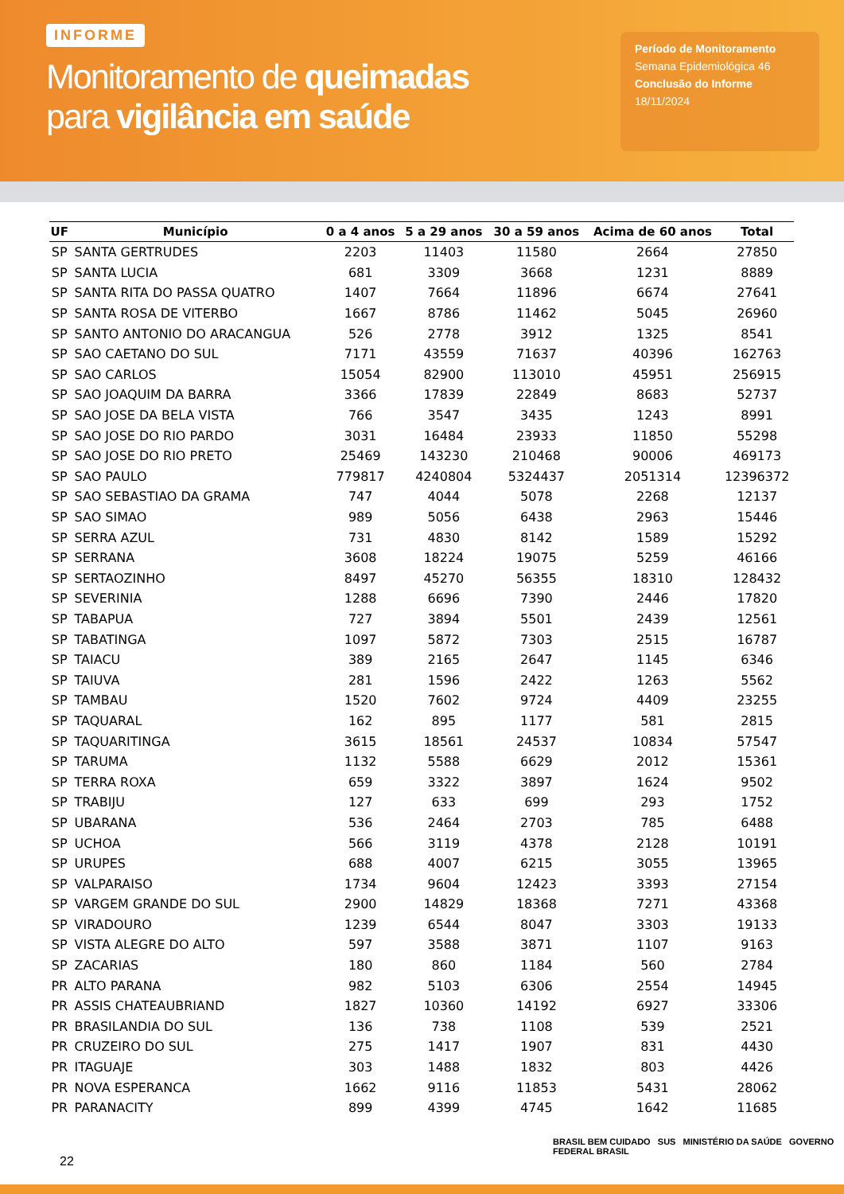INFORME
Monitoramento de queimadas
para vigilância em saúde
Período de Monitoramento
Semana Epidemiológica 46
Conclusão do Informe
18/11/2024
| UF | Município | 0 a 4 anos | 5 a 29 anos | 30 a 59 anos | Acima de 60 anos | Total |
| --- | --- | --- | --- | --- | --- | --- |
| SP | SANTA GERTRUDES | 2203 | 11403 | 11580 | 2664 | 27850 |
| SP | SANTA LUCIA | 681 | 3309 | 3668 | 1231 | 8889 |
| SP | SANTA RITA DO PASSA QUATRO | 1407 | 7664 | 11896 | 6674 | 27641 |
| SP | SANTA ROSA DE VITERBO | 1667 | 8786 | 11462 | 5045 | 26960 |
| SP | SANTO ANTONIO DO ARACANGUA | 526 | 2778 | 3912 | 1325 | 8541 |
| SP | SAO CAETANO DO SUL | 7171 | 43559 | 71637 | 40396 | 162763 |
| SP | SAO CARLOS | 15054 | 82900 | 113010 | 45951 | 256915 |
| SP | SAO JOAQUIM DA BARRA | 3366 | 17839 | 22849 | 8683 | 52737 |
| SP | SAO JOSE DA BELA VISTA | 766 | 3547 | 3435 | 1243 | 8991 |
| SP | SAO JOSE DO RIO PARDO | 3031 | 16484 | 23933 | 11850 | 55298 |
| SP | SAO JOSE DO RIO PRETO | 25469 | 143230 | 210468 | 90006 | 469173 |
| SP | SAO PAULO | 779817 | 4240804 | 5324437 | 2051314 | 12396372 |
| SP | SAO SEBASTIAO DA GRAMA | 747 | 4044 | 5078 | 2268 | 12137 |
| SP | SAO SIMAO | 989 | 5056 | 6438 | 2963 | 15446 |
| SP | SERRA AZUL | 731 | 4830 | 8142 | 1589 | 15292 |
| SP | SERRANA | 3608 | 18224 | 19075 | 5259 | 46166 |
| SP | SERTAOZINHO | 8497 | 45270 | 56355 | 18310 | 128432 |
| SP | SEVERINIA | 1288 | 6696 | 7390 | 2446 | 17820 |
| SP | TABAPUA | 727 | 3894 | 5501 | 2439 | 12561 |
| SP | TABATINGA | 1097 | 5872 | 7303 | 2515 | 16787 |
| SP | TAIACU | 389 | 2165 | 2647 | 1145 | 6346 |
| SP | TAIUVA | 281 | 1596 | 2422 | 1263 | 5562 |
| SP | TAMBAU | 1520 | 7602 | 9724 | 4409 | 23255 |
| SP | TAQUARAL | 162 | 895 | 1177 | 581 | 2815 |
| SP | TAQUARITINGA | 3615 | 18561 | 24537 | 10834 | 57547 |
| SP | TARUMA | 1132 | 5588 | 6629 | 2012 | 15361 |
| SP | TERRA ROXA | 659 | 3322 | 3897 | 1624 | 9502 |
| SP | TRABIJU | 127 | 633 | 699 | 293 | 1752 |
| SP | UBARANA | 536 | 2464 | 2703 | 785 | 6488 |
| SP | UCHOA | 566 | 3119 | 4378 | 2128 | 10191 |
| SP | URUPES | 688 | 4007 | 6215 | 3055 | 13965 |
| SP | VALPARAISO | 1734 | 9604 | 12423 | 3393 | 27154 |
| SP | VARGEM GRANDE DO SUL | 2900 | 14829 | 18368 | 7271 | 43368 |
| SP | VIRADOURO | 1239 | 6544 | 8047 | 3303 | 19133 |
| SP | VISTA ALEGRE DO ALTO | 597 | 3588 | 3871 | 1107 | 9163 |
| SP | ZACARIAS | 180 | 860 | 1184 | 560 | 2784 |
| PR | ALTO PARANA | 982 | 5103 | 6306 | 2554 | 14945 |
| PR | ASSIS CHATEAUBRIAND | 1827 | 10360 | 14192 | 6927 | 33306 |
| PR | BRASILANDIA DO SUL | 136 | 738 | 1108 | 539 | 2521 |
| PR | CRUZEIRO DO SUL | 275 | 1417 | 1907 | 831 | 4430 |
| PR | ITAGUAJE | 303 | 1488 | 1832 | 803 | 4426 |
| PR | NOVA ESPERANCA | 1662 | 9116 | 11853 | 5431 | 28062 |
| PR | PARANACITY | 899 | 4399 | 4745 | 1642 | 11685 |
22
BRASIL BEM CUIDADO SUS MINISTÉRIO DA SAÚDE GOVERNO FEDERAL BRASIL